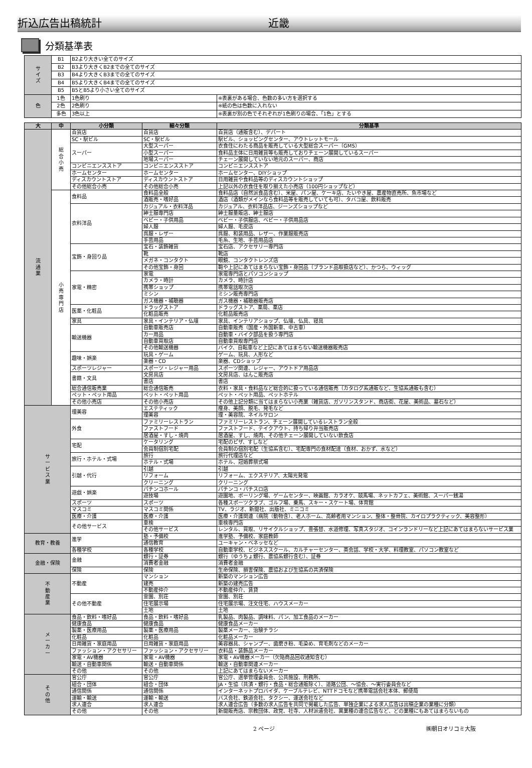折込広告出稿統計 近畿
分類基準表
| サ イ ズ | B1 | B2より大きい全てのサイズ | |
| | B2 | B3より大きくB2までの全てのサイズ | |
| | B3 | B4より大きくB3までの全てのサイズ | |
| | B4 | B5より大きくB4までの全てのサイズ | |
| | B5 | B5とB5より小さい全てのサイズ | |
| 色 | 1色 | 1色刷り | ※表裏がある場合、色数の多い方を選択する |
| | 2色 | 2色刷り | ※紙の色は色数に入れない |
| | 多色 | 3色以上 | ※表裏が別の色でそれぞれが1色刷りの場合、「1色」とする |
| 大 | 中 | 小分類 | 細々分類 | 分類基準 |
| --- | --- | --- | --- | --- |
| 流 通 業 | 総 合 小 売 | 百貨店 | 百貨店 | 百貨店（通販含む）、デパート |
| | | SC・駅ビル | SC・駅ビル | 駅ビル、ショッピングセンター、アウトレットモール |
| | | スーパー | 大型スーパー | 衣食住にわたる商品を販売している大型総合スーパー（GMS） |
| | | | 小型スーパー | 食料品主体に日用雑貨等も販売しておりチェーン展開しているスーパー |
| | | | 地場スーパー | チェーン展開していない地元のスーパー、商店 |
| | | コンビニエンスストア | コンビニエンスストア | コンビニエンスストア |
| | | ホームセンター | ホームセンター | ホームセンター、DIYショップ |
| | | ディスカウントストア | ディスカウントストア | 日用雑貨や食料品等のディスカウントショップ |
| | | その他総合小売 | その他総合小売 | 上記以外の衣食住を取り揃えた小売店（100円ショップなど） |
| | 小 売 専 門 店 | 食料品 | 食料品全般 | 食料品店（自然派食品含む）、米屋、パン屋、ケーキ店、たいやき屋、農産物直売所、魚市場など |
| | | | 酒販売・嗜好品 | 酒店（酒類がメインなら食料品等を販売していても可）、タバコ屋、飲料販売 |
| | | 衣料洋品 | カジュアル・衣料洋品 | カジュアル、衣料洋品店、ジーンズショップなど |
| | | | 紳士服専門店 | 紳士服量販店、紳士服店 |
| | | | ベビー・子供用品 | ベビー・子供服店、ベビー・子供用品店 |
| | | | 婦人服 | 婦人服、毛皮店 |
| | | | 呉服・レザー | 呉服、和装用品、レザー、作業服販売店 |
| | | | 手芸用品 | 毛糸、生地、手芸用品店 |
| | | 宝飾・身回り品 | 宝石・装飾雑貨 | 宝石店、アクセサリー専門店 |
| | | | 靴 | 靴店 |
| | | | メガネ・コンタクト | 眼鏡、コンタクトレンズ店 |
| | | | その他宝飾・身回 | 鞄や上記にあてはまらない宝飾・身回品（ブランド品取扱店など）、かつら、ウィッグ |
| | | 家電・精密 | 家電 | 家電専門店とパソコンショップ |
| | | | カメラ・時計 | カメラ、時計店 |
| | | | 携帯ショップ | 携帯電話取次店 |
| | | | ミシン | ミシン販売専門店 |
| | | | ガス機器・補聴器 | ガス機器・補聴器販売店 |
| | | 医薬・化粧品 | ドラッグストア | ドラッグストア、薬局、薬店 |
| | | | 化粧品販売 | 化粧品販売店 |
| | | 家具 | 家具・インテリア・仏壇 | 家具、インテリアショップ、仏壇、仏具、寝具 |
| | | 輸送機器 | 自動車販売店 | 自動車販売（国産・外国新車、中古車） |
| | | | カー用品 | 自動車・バイク部品を扱う専門店 |
| | | | 自動車買取店 | 自動車買取専門店 |
| | | | その他輸送機器 | バイク、自転車など上記にあてはまらない輸送機器販売店 |
| | | 趣味・娯楽 | 玩具・ゲーム | ゲーム、玩具、人形など |
| | | | 楽器・CD | 楽器、CDショップ |
| | | スポーツレジャー | スポーツ・レジャー用品 | スポーツ関連、レジャー、アウトドア用品店 |
| | | 書籍・文具 | 文房具店 | 文房具店、はんこ販売店 |
| | | | 書店 | 書店 |
| | | 総合通信販売業 | 総合通信販売 | 衣料・家具・食料品など総合的に扱っている通信販売（カタログ系通販など、生協系通販も含む） |
| | | ペット・ペット用品 | ペット・ペット用品 | ペット・ペット用品、ペットホテル |
| | | その他小売店 | その他小売店 | その他上記分類に当てはまらない小売業（雑貨店、ガソリンスタンド、商店街、花屋、美術品、墓石など） |
| サ ー ビ ス 業 | | 理美容 | エステティック | 痩身、美顔、脱毛、発毛など |
| | | | 理美容 | 理・美容院、ネイルサロン |
| | | 外食 | ファミリーレストラン | ファミリーレストラン、チェーン展開しているレストラン全般 |
| | | | ファストフード | ファストフード、テイクアウト、持ち帰り弁当販売店 |
| | | | 居酒屋・すし・焼肉 | 居酒屋、すし、焼肉、その他チェーン展開していない飲食店 |
| | | 宅配 | ケータリング | 宅配のピザ、すしなど |
| | | | 会員制個別宅配 | 会員制の個別宅配（生協系含む）、宅配専門の食材配達（食材、おかず、水など） |
| | | 旅行・ホテル・式場 | 旅行 | 旅行代理店など |
| | | | ホテル・式場 | ホテル、冠婚葬祭式場 |
| | | 引越・代行 | 引越 | 引越 |
| | | | リフォーム | リフォーム、エクステリア、太陽光発電 |
| | | | クリーニング | クリーニング |
| | | 遊戯・娯楽 | パチンコホール | パチンコ・パチスロ店 |
| | | | 遊技場 | 遊園地、ボーリング場、ゲームセンター、映画館、カラオケ、競馬場、ネットカフェ、美術館、スーパー銭湯 |
| | | スポーツ | スポーツ | 各種スポーツクラブ、ゴルフ場、乗馬、スキー・スケート場、体育館 |
| | | マスコミ | マスコミ関係 | TV、ラジオ、新聞社、出版社、ミニコミ |
| | | 医療・介護 | 医療・介護 | 医療・介護関連（病院（動物含）、老人ホーム、高齢者用マンション、整体・整骨院、カイロプラクティック、美容整形） |
| | | その他サービス | 車検 | 車検専門店 |
| | | | その他サービス | レンタル、買取、リサイクルショップ、畳張替、水道修理、写真スタジオ、コインランドリーなど上記にあてはまらないサービス業 |
| 教育・教養 | | 進学 | 塾・予備校 | 進学塾、予備校、家庭教師 |
| | | | 通信教育 | ユーキャン・ベネッセなど |
| | | 各種学校 | 各種学校 | 自動車学校、ビジネススクール、カルチャーセンター、英会話、学校・大学、料理教室、パソコン教室など |
| 金融・保険 | | 金融 | 銀行・証券 | 銀行（ゆうちょ銀行、農協系銀行含む）、証券 |
| | | | 消費者金融 | 消費者金融 |
| | | 保険 | 保険 | 生命保険、損害保険、農協および生協系の共済保険 |
| 不 動 産 業 | | 不動産 | マンション | 新築のマンション広告 |
| | | | 建売 | 新築の建売広告 |
| | | | 不動産仲介 | 不動産仲介、賃貸 |
| | | その他不動産 | 霊園、別荘 | 霊園、別荘 |
| | | | 住宅展示場 | 住宅展示場、注文住宅、ハウスメーカー |
| | | | 土地 | 土地 |
| メ ー カ ー | | 食品・飲料・嗜好品 | 食品・飲料・嗜好品 | 乳製品、肉製品、調味料、パン、加工食品のメーカー |
| | | 健康食品 | 健康食品 | 健康食品メーカー |
| | | 製薬・医療用品 | 製薬・医療用品 | 製薬メーカー、治験チラシ |
| | | 化粧品 | 化粧品 | 化粧品メーカー |
| | | 日用雑貨・家庭用品 | 日用雑貨・家庭用品 | 美容器具、シャンプー、歯磨き粉、毛染め、育毛剤などのメーカー |
| | | ファッション・アクセサリー | ファッション・アクセサリー | 衣料品・装飾品メーカー |
| | | 家電・AV機器 | 家電・AV機器 | 家電・AV機器メーカー（欠陥商品回収通知含む） |
| | | 輸送・自動車関係 | 輸送・自動車関係 | 輸送・自動車関連メーカー |
| | | その他 | その他 | 上記にあてはまらないメーカー |
| そ の 他 | | 官公庁 | 官公庁 | 官公庁、選挙管理委員会、公共施設、刑務所、 |
| | | 組合・団体 | 組合・団体 | JA・生協（共済・銀行・食品・総合通販除く）、道路公団、～協会、～実行委員会など |
| | | 通信関係 | 通信関係 | インターネットプロバイダ、ケーブルテレビ、NTTドコモなど携帯電話会社本体、郵便局 |
| | | 運輸・輸送 | 運輸・輸送 | バス会社、鉄道会社、タクシー、運送会社など |
| | | 求人連合 | 求人連合 | 求人連合広告（多数の求人広告を共同で掲載した広告、単独企業による求人広告は出稿企業の業種に分類） |
| | | その他 | その他 | 新聞販売店、宗教団体、政党、社寺、人材派遣会社、異業種の連合広告など、どの業種にもあてはまらないもの |
2 ページ ㈱朝日オリコミ大阪